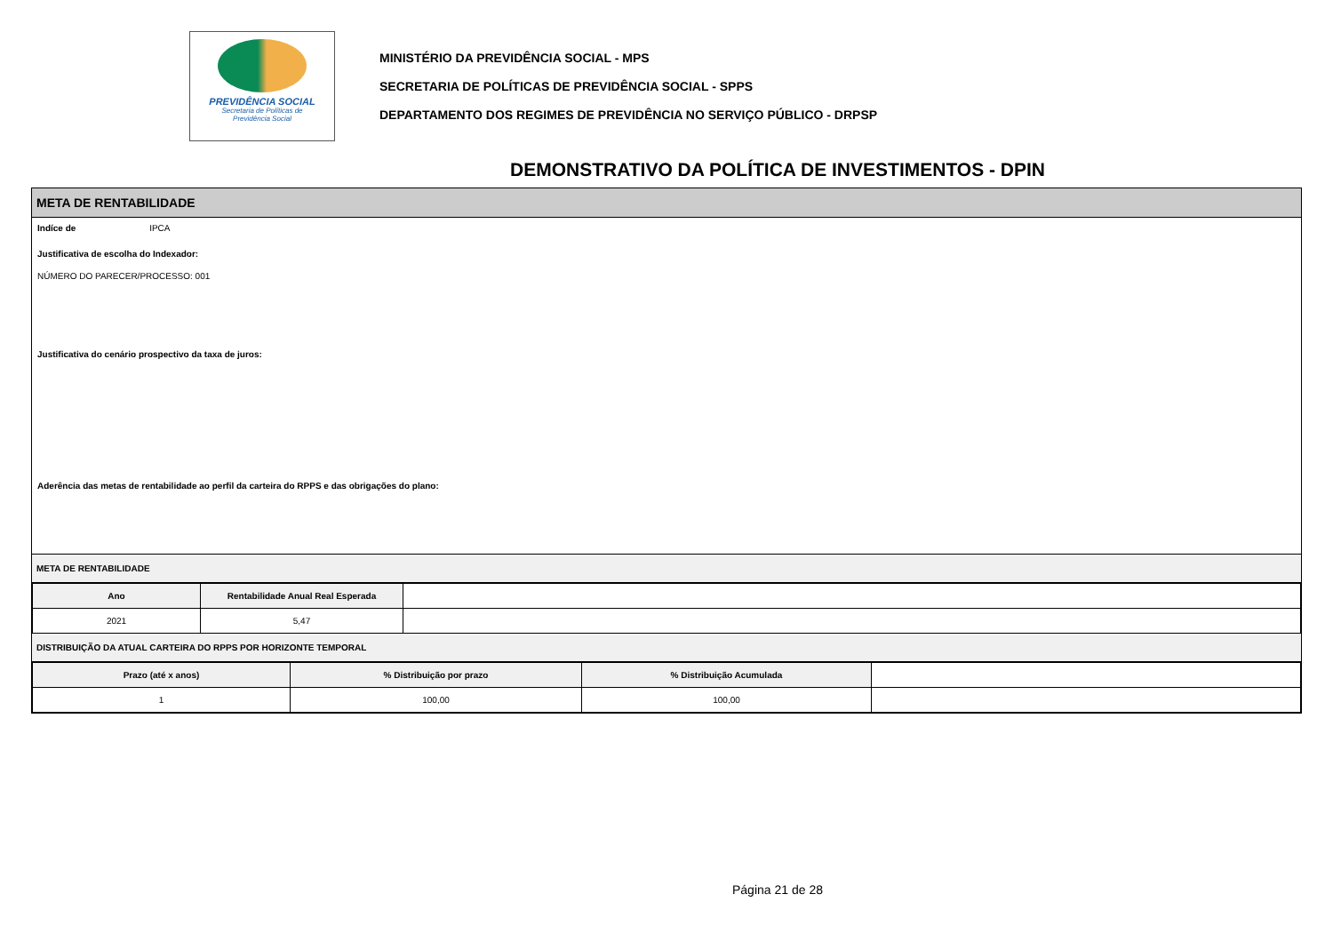PREVIDÊNCIA SOCIAL
Secretaria de Políticas de
Previdência Social
MINISTÉRIO DA PREVIDÊNCIA SOCIAL - MPS
SECRETARIA DE POLÍTICAS DE PREVIDÊNCIA SOCIAL - SPPS
DEPARTAMENTO DOS REGIMES DE PREVIDÊNCIA NO SERVIÇO PÚBLICO - DRPSP
DEMONSTRATIVO DA POLÍTICA DE INVESTIMENTOS - DPIN
META DE RENTABILIDADE
Indíce de IPCA
Justificativa de escolha do Indexador:
NÚMERO DO PARECER/PROCESSO: 001
Justificativa do cenário prospectivo da taxa de juros:
Aderência das metas de rentabilidade ao perfil da carteira do RPPS e das obrigações do plano:
META DE RENTABILIDADE
| Ano | Rentabilidade Anual Real Esperada | |
| --- | --- | --- |
| 2021 | 5,47 | |
DISTRIBUIÇÃO DA ATUAL CARTEIRA DO RPPS POR HORIZONTE TEMPORAL
| Prazo (até x anos) | % Distribuição por prazo | % Distribuição Acumulada | |
| --- | --- | --- | --- |
| 1 | 100,00 | 100,00 | |
Página 21 de 28